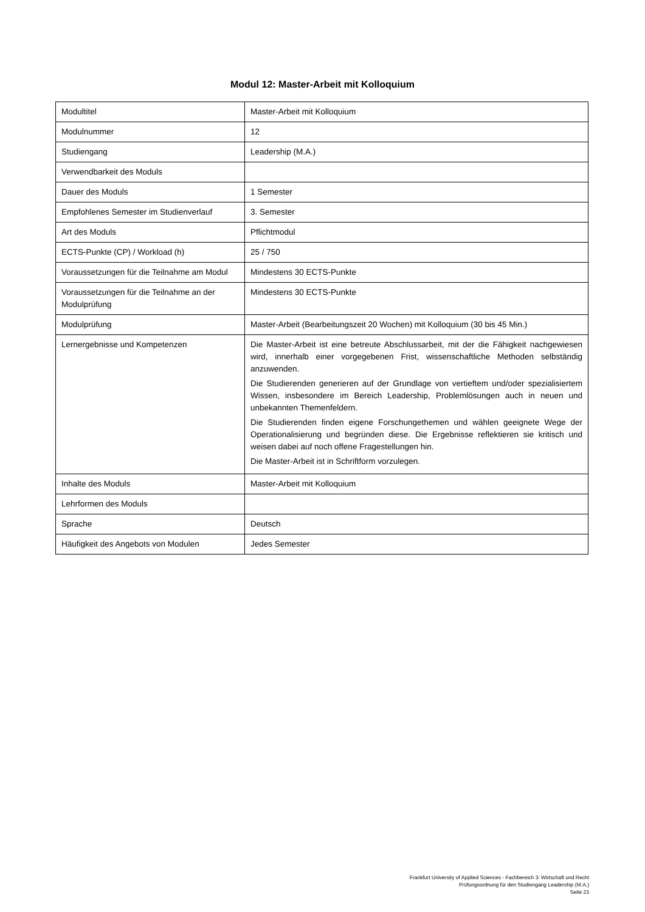Modul 12: Master-Arbeit mit Kolloquium
| Modultitel | Master-Arbeit mit Kolloquium |
| Modulnummer | 12 |
| Studiengang | Leadership (M.A.) |
| Verwendbarkeit des Moduls | |
| Dauer des Moduls | 1 Semester |
| Empfohlenes Semester im Studienverlauf | 3. Semester |
| Art des Moduls | Pflichtmodul |
| ECTS-Punkte (CP) / Workload (h) | 25 / 750 |
| Voraussetzungen für die Teilnahme am Modul | Mindestens 30 ECTS-Punkte |
| Voraussetzungen für die Teilnahme an der Modulprüfung | Mindestens 30 ECTS-Punkte |
| Modulprüfung | Master-Arbeit (Bearbeitungszeit 20 Wochen) mit Kolloquium (30 bis 45 Min.) |
| Lernergebnisse und Kompetenzen | Die Master-Arbeit ist eine betreute Abschlussarbeit, mit der die Fähigkeit nachgewiesen wird, innerhalb einer vorgegebenen Frist, wissenschaftliche Methoden selbständig anzuwenden. Die Studierenden generieren auf der Grundlage von vertieftem und/oder spezialisiertem Wissen, insbesondere im Bereich Leadership, Problemlösungen auch in neuen und unbekannten Themenfeldern. Die Studierenden finden eigene Forschungethemen und wählen geeignete Wege der Operationalisierung und begründen diese. Die Ergebnisse reflektieren sie kritisch und weisen dabei auf noch offene Fragestellungen hin. Die Master-Arbeit ist in Schriftform vorzulegen. |
| Inhalte des Moduls | Master-Arbeit mit Kolloquium |
| Lehrformen des Moduls | |
| Sprache | Deutsch |
| Häufigkeit des Angebots von Modulen | Jedes Semester |
Frankfurt University of Applied Sciences - Fachbereich 3: Wirtschaft und Recht
Prüfungsordnung für den Studiengang Leadership (M.A.)
Seite 23